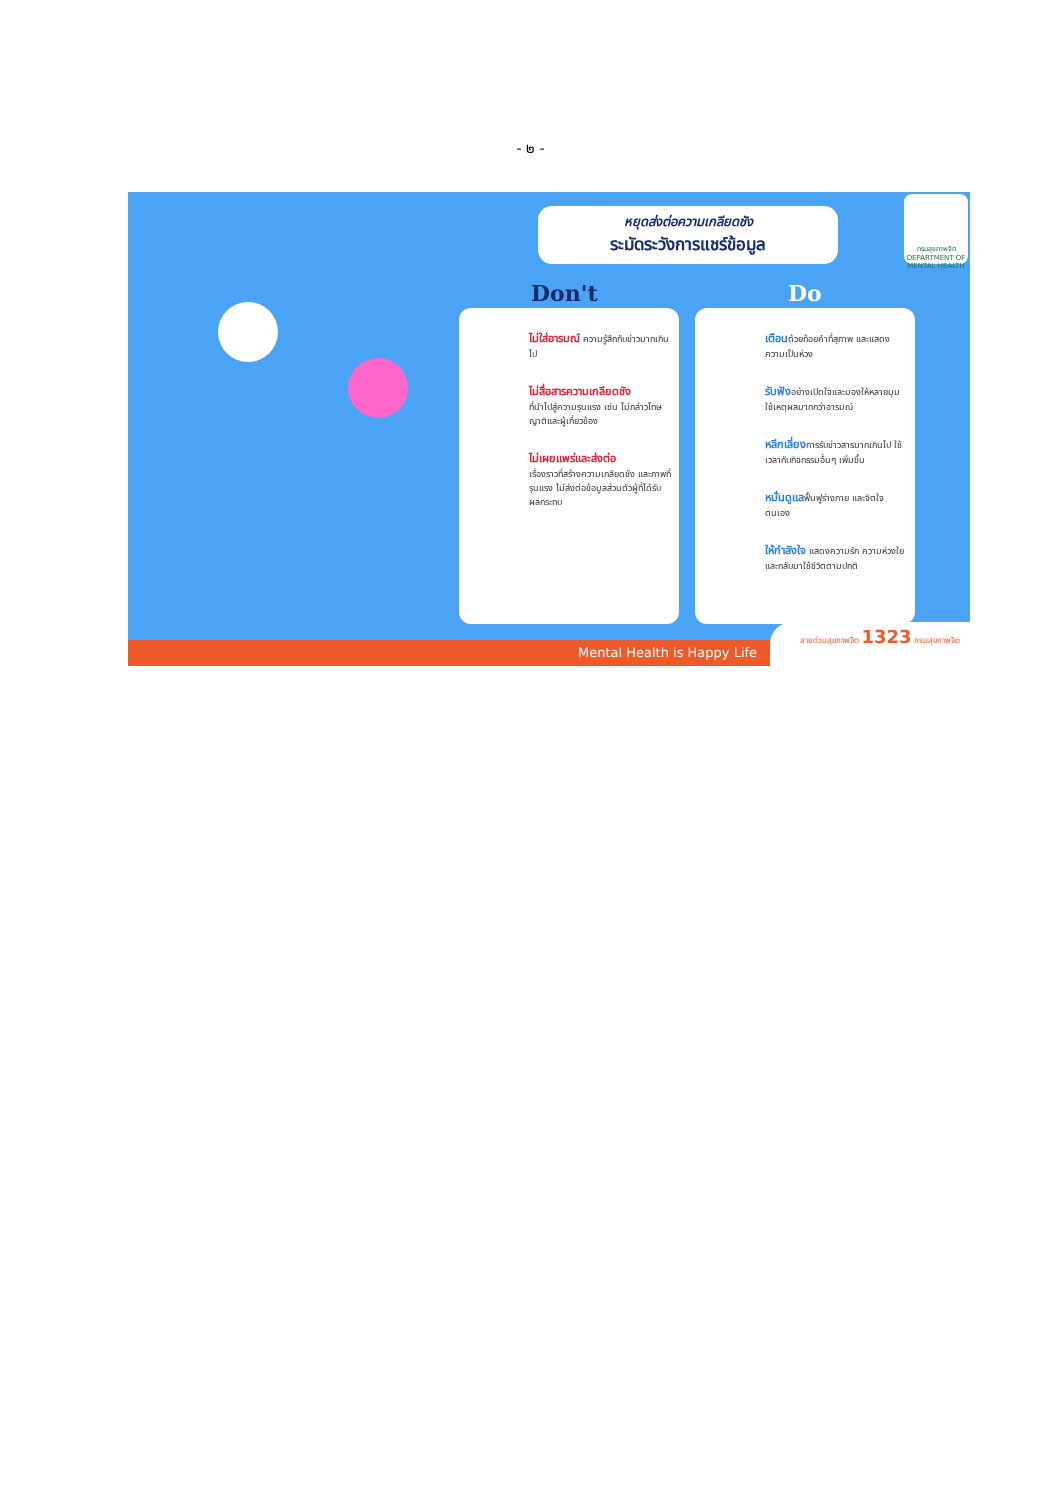- ๒ -
หยุดส่งต่อความเกลียดชัง
ระมัดระวังการแชร์ข้อมูล
กรมสุขภาพจิต
DEPARTMENT OF MENTAL HEALTH
Don't Do
ไม่ใส่อารมณ์ ความรู้สึกกับข่าวมากเกินไป
ไม่สื่อสารความเกลียดชัง
ที่นำไปสู่ความรุนแรง เช่น ไม่กล่าวโทษญาติและผู้เกี่ยวข้อง
ไม่เผยแพร่และส่งต่อ
เรื่องราวที่สร้างความเกลียดชัง และภาพที่รุนแรง ไม่ส่งต่อข้อมูลส่วนตัวผู้ที่ได้รับผลกระทบ
เตือนด้วยถ้อยคำที่สุภาพ และแสดงความเป็นห่วง
รับฟังอย่างเปิดใจและมองให้หลายมุม ใช้เหตุผลมากกว่าอารมณ์
หลีกเลี่ยงการรับข่าวสารมากเกินไป ใช้เวลากับกิจกรรมอื่นๆ เพิ่มขึ้น
หมั่นดูแลฟื้นฟูร่างกาย และจิตใจตนเอง
ให้กำลังใจ แสดงความรัก ความห่วงใย และกลับมาใช้ชีวิตตามปกติ
Mental Health is Happy Life สายด่วนสุขภาพจิต 1323 กรมสุขภาพจิต